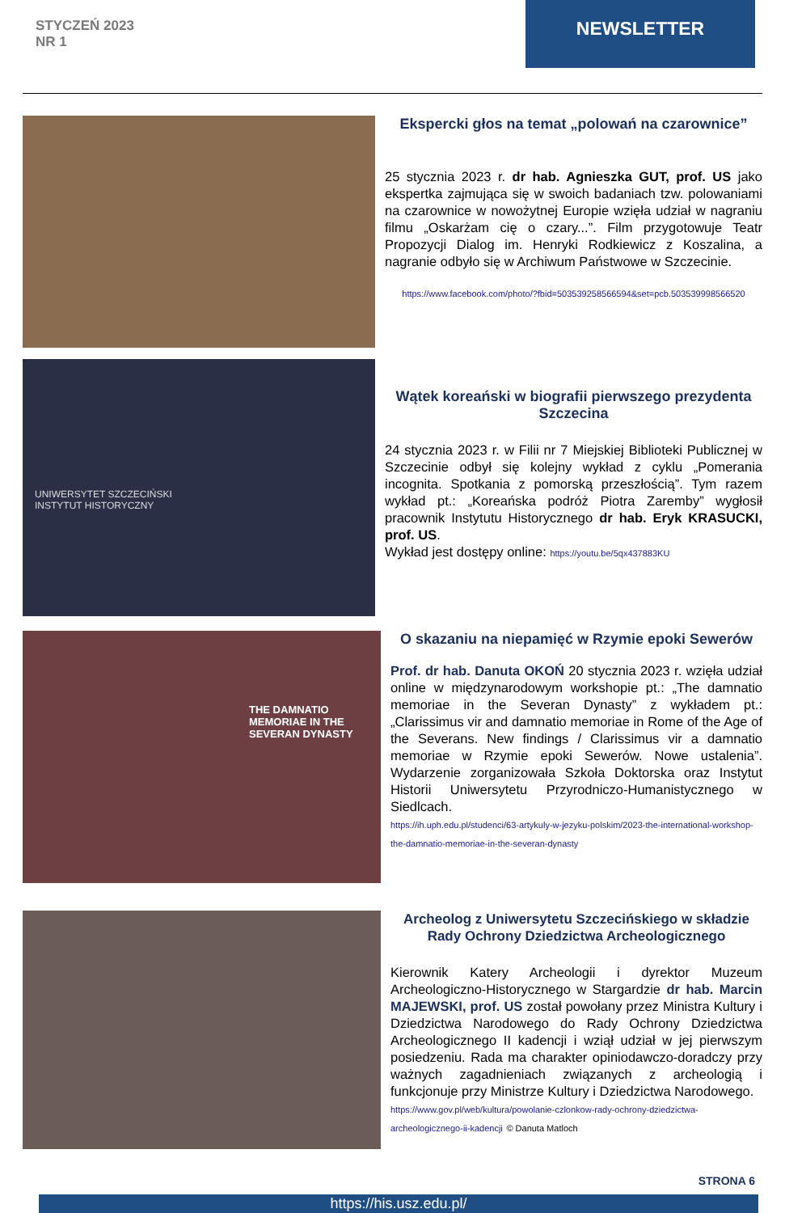STYCZEŃ 2023
NR 1
NEWSLETTER
Ekspercki głos na temat „polowań na czarownice”
25 stycznia 2023 r. dr hab. Agnieszka GUT, prof. US jako ekspertka zajmująca się w swoich badaniach tzw. polowaniami na czarownice w nowożytnej Europie wzięła udział w nagraniu filmu „Oskarżam cię o czary...”. Film przygotowuje Teatr Propozycji Dialog im. Henryki Rodkiewicz z Koszalina, a nagranie odbyło się w Archiwum Państwowe w Szczecinie.
https://www.facebook.com/photo/?fbid=503539258566594&set=pcb.503539998566520
UNIWERSYTET SZCZECIŃSKI
INSTYTUT HISTORYCZNY
Wątek koreański w biografii pierwszego prezydenta Szczecina
24 stycznia 2023 r. w Filii nr 7 Miejskiej Biblioteki Publicznej w Szczecinie odbył się kolejny wykład z cyklu „Pomerania incognita. Spotkania z pomorską przeszłością”. Tym razem wykład pt.: „Koreańska podróż Piotra Zaremby” wygłosił pracownik Instytutu Historycznego dr hab. Eryk KRASUCKI, prof. US.
Wykład jest dostępy online: https://youtu.be/5qx437883KU
THE DAMNATIO MEMORIAE IN THE SEVERAN DYNASTY
O skazaniu na niepamięć w Rzymie epoki Sewerów
Prof. dr hab. Danuta OKOŃ 20 stycznia 2023 r. wzięła udział online w międzynarodowym workshopie pt.: „The damnatio memoriae in the Severan Dynasty” z wykładem pt.: „Clarissimus vir and damnatio memoriae in Rome of the Age of the Severans. New findings / Clarissimus vir a damnatio memoriae w Rzymie epoki Sewerów. Nowe ustalenia”. Wydarzenie zorganizowała Szkoła Doktorska oraz Instytut Historii Uniwersytetu Przyrodniczo-Humanistycznego w Siedlcach.
https://ih.uph.edu.pl/studenci/63-artykuly-w-jezyku-polskim/2023-the-international-workshop-the-damnatio-memoriae-in-the-severan-dynasty
Archeolog z Uniwersytetu Szczecińskiego w składzie Rady Ochrony Dziedzictwa Archeologicznego
Kierownik Katery Archeologii i dyrektor Muzeum Archeologiczno-Historycznego w Stargardzie dr hab. Marcin MAJEWSKI, prof. US został powołany przez Ministra Kultury i Dziedzictwa Narodowego do Rady Ochrony Dziedzictwa Archeologicznego II kadencji i wziął udział w jej pierwszym posiedzeniu. Rada ma charakter opiniodawczo-doradczy przy ważnych zagadnieniach związanych z archeologią i funkcjonuje przy Ministrze Kultury i Dziedzictwa Narodowego.
https://www.gov.pl/web/kultura/powolanie-czlonkow-rady-ochrony-dziedzictwa-archeologicznego-ii-kadencji © Danuta Matloch
STRONA 6
https://his.usz.edu.pl/